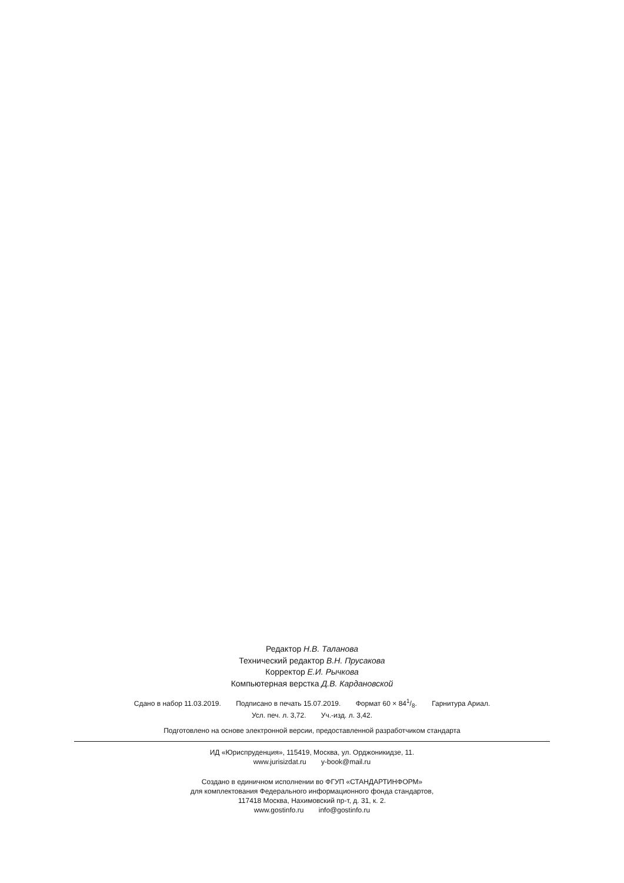Редактор Н.В. Таланова
Технический редактор В.Н. Прусакова
Корректор Е.И. Рычкова
Компьютерная верстка Д.В. Кардановской
Сдано в набор 11.03.2019. Подписано в печать 15.07.2019. Формат 60 × 841/8. Гарнитура Ариал.
Усл. печ. л. 3,72. Уч.-изд. л. 3,42.
Подготовлено на основе электронной версии, предоставленной разработчиком стандарта
ИД «Юриспруденция», 115419, Москва, ул. Орджоникидзе, 11.
www.jurisizdat.ru y-book@mail.ru
Создано в единичном исполнении во ФГУП «СТАНДАРТИНФОРМ»
для комплектования Федерального информационного фонда стандартов,
117418 Москва, Нахимовский пр-т, д. 31, к. 2.
www.gostinfo.ru info@gostinfo.ru